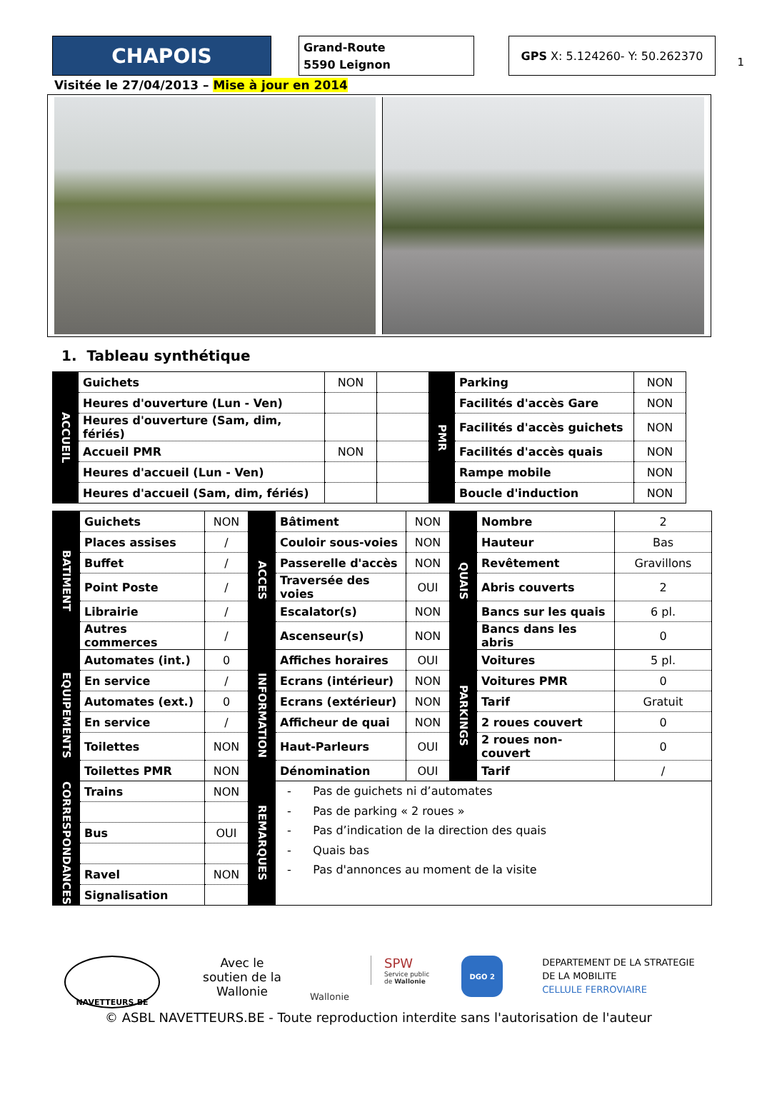1
CHAPOIS
Grand-Route
5590 Leignon
GPS X: 5.124260- Y: 50.262370
Visitée le 27/04/2013 – Mise à jour en 2014
1. Tableau synthétique
| ACCUEIL | Guichets | NON | | PMR | Parking | NON |
| | Heures d'ouverture (Lun - Ven) | | | | Facilités d'accès Gare | NON |
| | Heures d'ouverture (Sam, dim, fériés) | | | | Facilités d'accès guichets | NON |
| | Accueil PMR | NON | | | Facilités d'accès quais | NON |
| | Heures d'accueil (Lun - Ven) | | | | Rampe mobile | NON |
| | Heures d'accueil (Sam, dim, fériés) | | | | Boucle d'induction | NON |
| BATIMENT | Guichets | NON | ACCES | Bâtiment | NON | QUAIS | Nombre | 2 |
| | Places assises | / | | Couloir sous-voies | NON | | Hauteur | Bas |
| | Buffet | / | | Passerelle d'accès | NON | | Revêtement | Gravillons |
| | Point Poste | / | | Traversée des voies | OUI | | Abris couverts | 2 |
| | Librairie | / | | Escalator(s) | NON | | Bancs sur les quais | 6 pl. |
| | Autres commerces | / | | Ascenseur(s) | NON | | Bancs dans les abris | 0 |
| EQUIPEMENTS | Automates (int.) | 0 | INFORMATION | Affiches horaires | OUI | PARKINGS | Voitures | 5 pl. |
| | En service | / | | Ecrans (intérieur) | NON | | Voitures PMR | 0 |
| | Automates (ext.) | 0 | | Ecrans (extérieur) | NON | | Tarif | Gratuit |
| | En service | / | | Afficheur de quai | NON | | 2 roues couvert | 0 |
| | Toilettes | NON | | Haut-Parleurs | OUI | | 2 roues non-couvert | 0 |
| | Toilettes PMR | NON | | Dénomination | OUI | | Tarif | / |
| CORRESPONDANCES | Trains | NON | REMARQUES | - Pas de guichets ni d’automates - Pas de parking « 2 roues » - Pas d’indication de la direction des quais - Quais bas - Pas d'annonces au moment de la visite | | | | |
| | Bus | OUI | | | | | | |
| | Ravel | NON | | | | | | |
| | Signalisation | | | | | | | |
NAVETTEURS.BE
Avec le soutien de la Wallonie
Wallonie
SPW
Service public
de Wallonie
DGO 2
DEPARTEMENT DE LA STRATEGIE
DE LA MOBILITE
CELLULE FERROVIAIRE
© ASBL NAVETTEURS.BE - Toute reproduction interdite sans l'autorisation de l'auteur